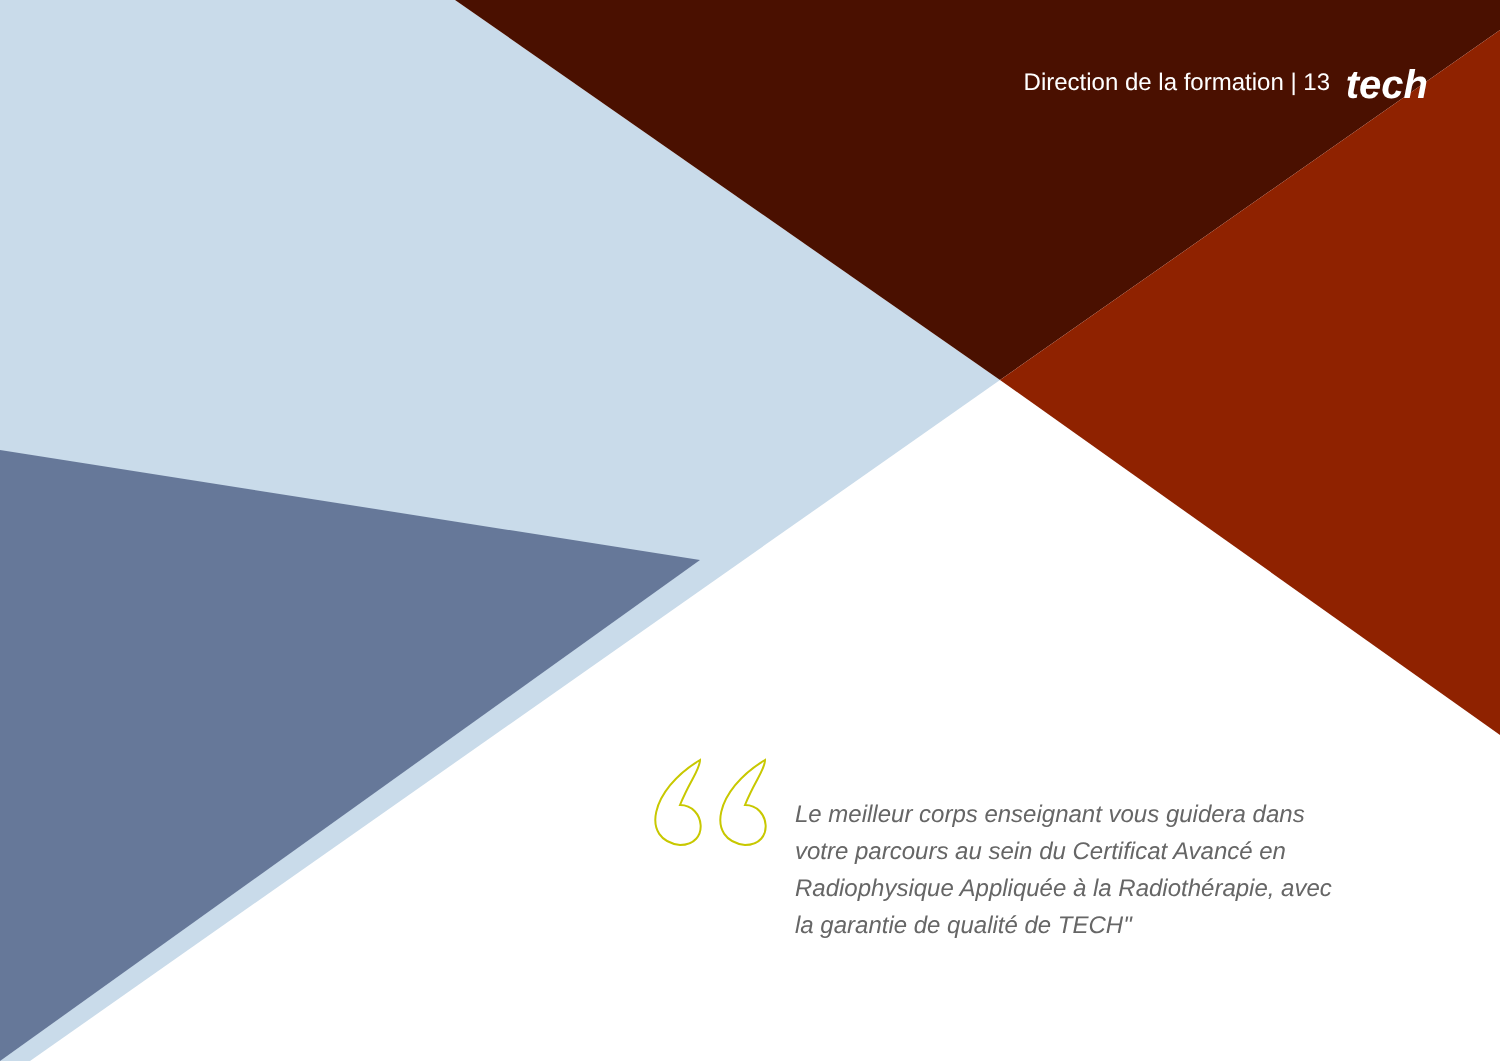Direction de la formation | 13 tech
Le meilleur corps enseignant vous guidera dans votre parcours au sein du Certificat Avancé en Radiophysique Appliquée à la Radiothérapie, avec la garantie de qualité de TECH"